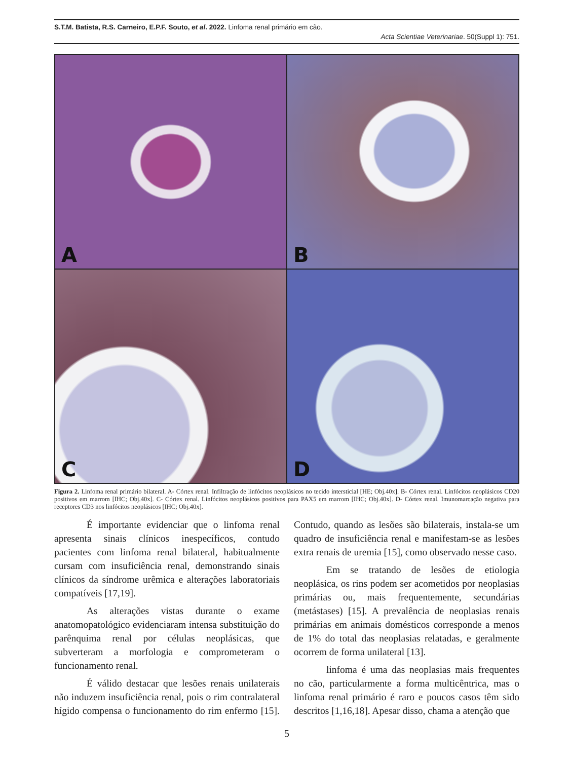S.T.M. Batista, R.S. Carneiro, E.P.F. Souto, et al. 2022. Linfoma renal primário em cão.
Acta Scientiae Veterinariae. 50(Suppl 1): 751.
A
B
C
D
Figura 2. Linfoma renal primário bilateral. A- Córtex renal. Infiltração de linfócitos neoplásicos no tecido intersticial [HE; Obj.40x]. B- Córtex renal. Linfócitos neoplásicos CD20 positivos em marrom [IHC; Obj.40x]. C- Córtex renal. Linfócitos neoplásicos positivos para PAX5 em marrom [IHC; Obj.40x]. D- Córtex renal. Imunomarcação negativa para receptores CD3 nos linfócitos neoplásicos [IHC; Obj.40x].
É importante evidenciar que o linfoma renal apresenta sinais clínicos inespecíficos, contudo pacientes com linfoma renal bilateral, habitualmente cursam com insuficiência renal, demonstrando sinais clínicos da síndrome urêmica e alterações laboratoriais compatíveis [17,19].
As alterações vistas durante o exame anatomopatológico evidenciaram intensa substituição do parênquima renal por células neoplásicas, que subverteram a morfologia e comprometeram o funcionamento renal.
É válido destacar que lesões renais unilaterais não induzem insuficiência renal, pois o rim contralateral hígido compensa o funcionamento do rim enfermo [15]. Contudo, quando as lesões são bilaterais, instala-se um quadro de insuficiência renal e manifestam-se as lesões extra renais de uremia [15], como observado nesse caso.
Em se tratando de lesões de etiologia neoplásica, os rins podem ser acometidos por neoplasias primárias ou, mais frequentemente, secundárias (metástases) [15]. A prevalência de neoplasias renais primárias em animais domésticos corresponde a menos de 1% do total das neoplasias relatadas, e geralmente ocorrem de forma unilateral [13].
linfoma é uma das neoplasias mais frequentes no cão, particularmente a forma multicêntrica, mas o linfoma renal primário é raro e poucos casos têm sido descritos [1,16,18]. Apesar disso, chama a atenção que
5